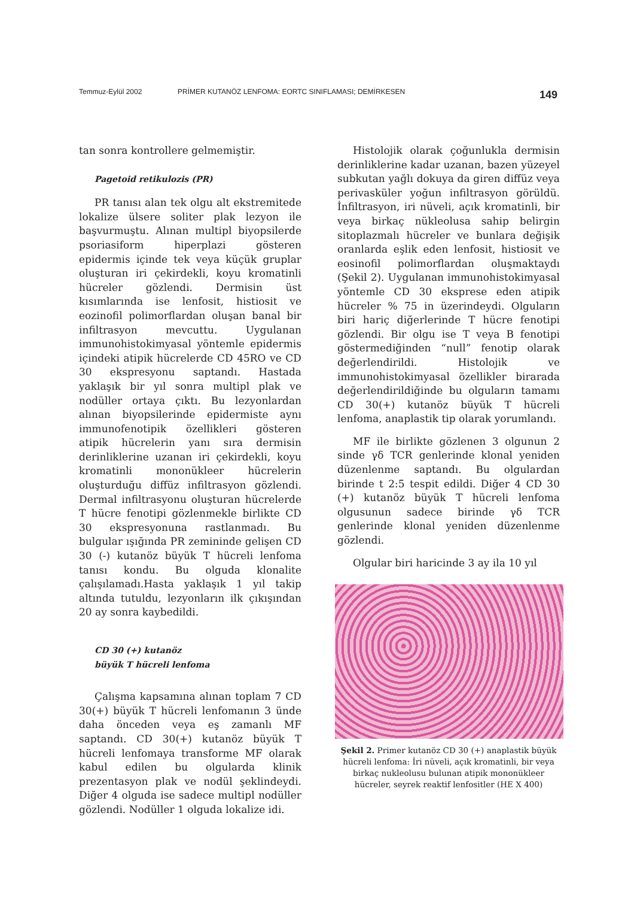Temmuz-Eylül 2002 PRİMER KUTANÖZ LENFOMA: EORTC SINIFLAMASI; DEMİRKESEN 149
tan sonra kontrollere gelmemiştir.
Pagetoid retikulozis (PR)
PR tanısı alan tek olgu alt ekstremitede lokalize ülsere soliter plak lezyon ile başvurmuştu. Alınan multipl biyopsilerde psoriasiform hiperplazi gösteren epidermis içinde tek veya küçük gruplar oluşturan iri çekirdekli, koyu kromatinli hücreler gözlendi. Dermisin üst kısımlarında ise lenfosit, histiosit ve eozinofil polimorflardan oluşan banal bir infiltrasyon mevcuttu. Uygulanan immunohistokimyasal yöntemle epidermis içindeki atipik hücrelerde CD 45RO ve CD 30 ekspresyonu saptandı. Hastada yaklaşık bir yıl sonra multipl plak ve nodüller ortaya çıktı. Bu lezyonlardan alınan biyopsilerinde epidermiste aynı immunofenotipik özellikleri gösteren atipik hücrelerin yanı sıra dermisin derinliklerine uzanan iri çekirdekli, koyu kromatinli mononükleer hücrelerin oluşturduğu diffüz infiltrasyon gözlendi. Dermal infiltrasyonu oluşturan hücrelerde T hücre fenotipi gözlenmekle birlikte CD 30 ekspresyonuna rastlanmadı. Bu bulgular ışığında PR zemininde gelişen CD 30 (-) kutanöz büyük T hücreli lenfoma tanısı kondu. Bu olguda klonalite çalışılamadı.Hasta yaklaşık 1 yıl takip altında tutuldu, lezyonların ilk çıkışından 20 ay sonra kaybedildi.
CD 30 (+) kutanöz
büyük T hücreli lenfoma
Çalışma kapsamına alınan toplam 7 CD 30(+) büyük T hücreli lenfomanın 3 ünde daha önceden veya eş zamanlı MF saptandı. CD 30(+) kutanöz büyük T hücreli lenfomaya transforme MF olarak kabul edilen bu olgularda klinik prezentasyon plak ve nodül şeklindeydi. Diğer 4 olguda ise sadece multipl nodüller gözlendi. Nodüller 1 olguda lokalize idi.
Histolojik olarak çoğunlukla dermisin derinliklerine kadar uzanan, bazen yüzeyel subkutan yağlı dokuya da giren diffüz veya perivasküler yoğun infiltrasyon görüldü. İnfiltrasyon, iri nüveli, açık kromatinli, bir veya birkaç nükleolusa sahip belirgin sitoplazmalı hücreler ve bunlara değişik oranlarda eşlik eden lenfosit, histiosit ve eosinofil polimorflardan oluşmaktaydı (Şekil 2). Uygulanan immunohistokimyasal yöntemle CD 30 eksprese eden atipik hücreler % 75 in üzerindeydi. Olguların biri hariç diğerlerinde T hücre fenotipi gözlendi. Bir olgu ise T veya B fenotipi göstermediğinden “null” fenotip olarak değerlendirildi. Histolojik ve immunohistokimyasal özellikler birarada değerlendirildiğinde bu olguların tamamı CD 30(+) kutanöz büyük T hücreli lenfoma, anaplastik tip olarak yorumlandı.
MF ile birlikte gözlenen 3 olgunun 2 sinde γδ TCR genlerinde klonal yeniden düzenlenme saptandı. Bu olgulardan birinde t 2:5 tespit edildi. Diğer 4 CD 30 (+) kutanöz büyük T hücreli lenfoma olgusunun sadece birinde γδ TCR genlerinde klonal yeniden düzenlenme gözlendi.
Olgular biri haricinde 3 ay ila 10 yıl
Şekil 2. Primer kutanöz CD 30 (+) anaplastik büyük hücreli lenfoma: İri nüveli, açık kromatinli, bir veya birkaç nukleolusu bulunan atipik mononükleer hücreler, seyrek reaktif lenfositler (HE X 400)